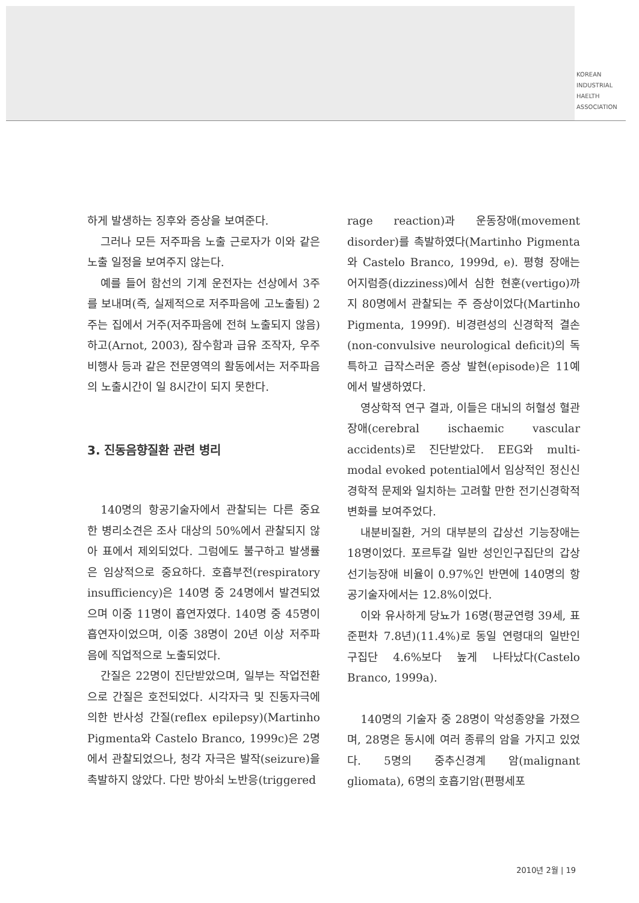KOREAN
INDUSTRIAL
HAELTH
ASSOCIATION
하게 발생하는 징후와 증상을 보여준다.
그러나 모든 저주파음 노출 근로자가 이와 같은 노출 일정을 보여주지 않는다.
예를 들어 함선의 기계 운전자는 선상에서 3주를 보내며(즉, 실제적으로 저주파음에 고노출됨) 2주는 집에서 거주(저주파음에 전혀 노출되지 않음)하고(Arnot, 2003), 잠수함과 급유 조작자, 우주 비행사 등과 같은 전문영역의 활동에서는 저주파음의 노출시간이 일 8시간이 되지 못한다.
3. 진동음향질환 관련 병리
140명의 항공기술자에서 관찰되는 다른 중요한 병리소견은 조사 대상의 50%에서 관찰되지 않아 표에서 제외되었다. 그럼에도 불구하고 발생률은 임상적으로 중요하다. 호흡부전(respiratory insufficiency)은 140명 중 24명에서 발견되었으며 이중 11명이 흡연자였다. 140명 중 45명이 흡연자이었으며, 이중 38명이 20년 이상 저주파음에 직업적으로 노출되었다.
간질은 22명이 진단받았으며, 일부는 작업전환으로 간질은 호전되었다. 시각자극 및 진동자극에 의한 반사성 간질(reflex epilepsy)(Martinho Pigmenta와 Castelo Branco, 1999c)은 2명에서 관찰되었으나, 청각 자극은 발작(seizure)을 촉발하지 않았다. 다만 방아쇠 노반응(triggered
rage reaction)과 운동장애(movement disorder)를 촉발하였다(Martinho Pigmenta와 Castelo Branco, 1999d, e). 평형 장애는 어지럼증(dizziness)에서 심한 현훈(vertigo)까지 80명에서 관찰되는 주 증상이었다(Martinho Pigmenta, 1999f). 비경련성의 신경학적 결손(non-convulsive neurological deficit)의 독특하고 급작스러운 증상 발현(episode)은 11예에서 발생하였다.
영상학적 연구 결과, 이들은 대뇌의 허혈성 혈관장애(cerebral ischaemic vascular accidents)로 진단받았다. EEG와 multi-modal evoked potential에서 임상적인 정신신경학적 문제와 일치하는 고려할 만한 전기신경학적 변화를 보여주었다.
내분비질환, 거의 대부분의 갑상선 기능장애는 18명이었다. 포르투갈 일반 성인인구집단의 갑상선기능장애 비율이 0.97%인 반면에 140명의 항공기술자에서는 12.8%이었다.
이와 유사하게 당뇨가 16명(평균연령 39세, 표준편차 7.8년)(11.4%)로 동일 연령대의 일반인구집단 4.6%보다 높게 나타났다(Castelo Branco, 1999a).
140명의 기술자 중 28명이 악성종양을 가졌으며, 28명은 동시에 여러 종류의 암을 가지고 있었다. 5명의 중추신경계 암(malignant gliomata), 6명의 호흡기암(편평세포
2010년 2월 | 19